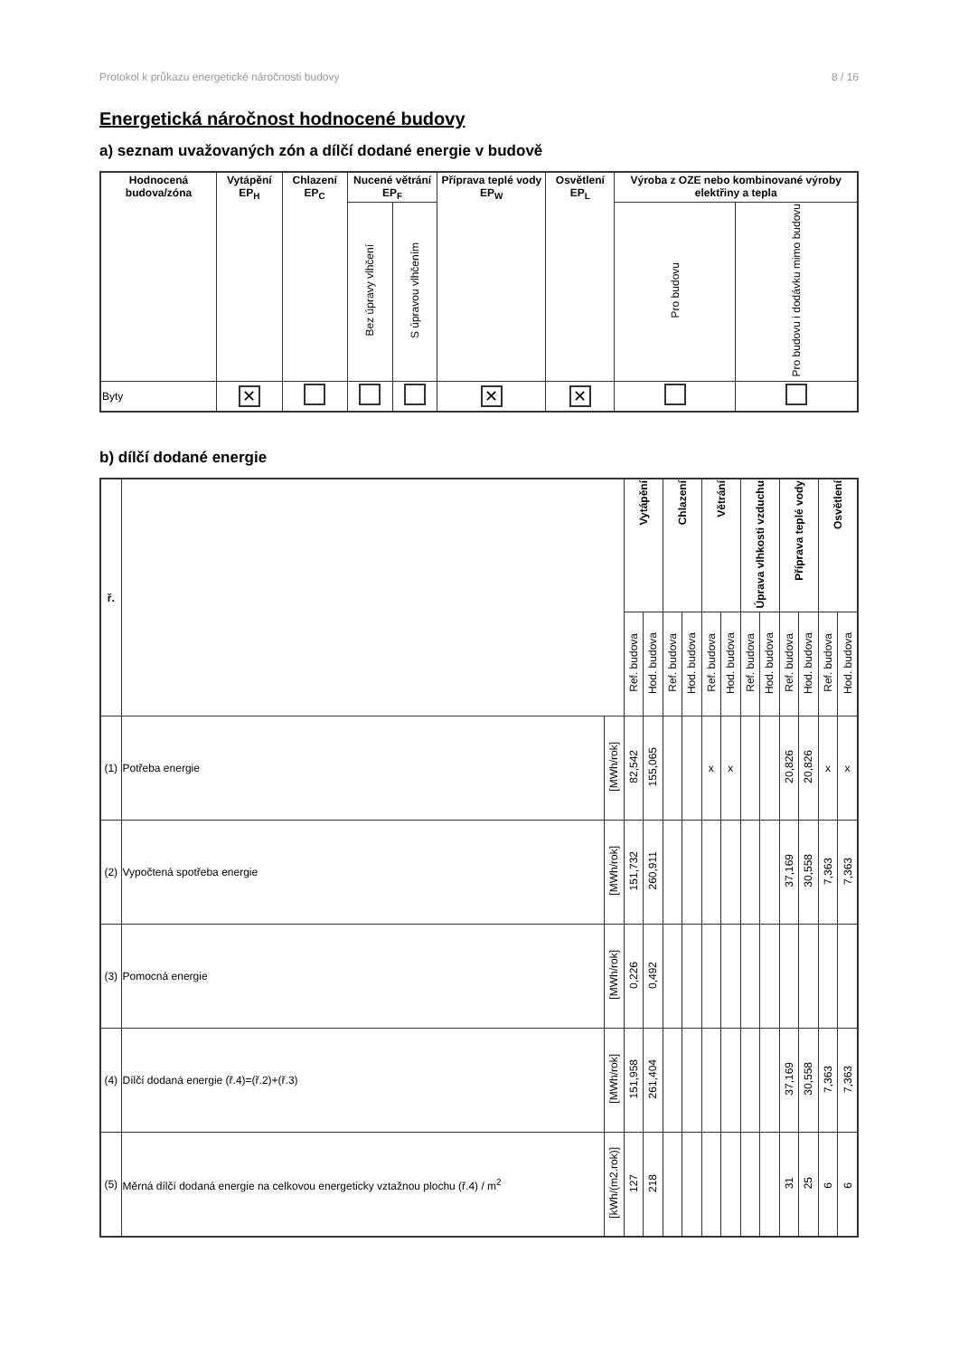Protokol k průkazu energetické náročnosti budovy 8 / 16
Energetická náročnost hodnocené budovy
a) seznam uvažovaných zón a dílčí dodané energie v budově
| Hodnocená budova/zóna | Vytápění EP<sub>H</sub> | Chlazení EP<sub>C</sub> | Nucené větrání EP<sub>F</sub> | | Příprava teplé vody EP<sub>W</sub> | Osvětlení EP<sub>L</sub> | Výroba z OZE nebo kombinované výroby elektřiny a tepla | |
| --- | --- | --- | --- | --- | --- | --- | --- | --- |
| | | | Bez úpravy vlhčení | S úpravou vlhčením | | | Pro budovu | Pro budovu i dodávku mimo budovu |
| Byty | ✕ | | | | ✕ | ✕ | | |
b) dílčí dodané energie
| ř. | | | Vytápění | | Chlazení | | Větrání | | Úprava vlhkosti vzduchu | | Příprava teplé vody | | Osvětlení | |
| --- | --- | --- | --- | --- | --- | --- | --- | --- | --- | --- | --- | --- | --- | --- |
| | | | Ref. budova | Hod. budova | Ref. budova | Hod. budova | Ref. budova | Hod. budova | Ref. budova | Hod. budova | Ref. budova | Hod. budova | Ref. budova | Hod. budova |
| (1) | Potřeba energie | [MWh/rok] | 82,542 | 155,065 | | | x | x | | | 20,826 | 20,826 | x | x |
| (2) | Vypočtená spotřeba energie | [MWh/rok] | 151,732 | 260,911 | | | | | | | 37,169 | 30,558 | 7,363 | 7,363 |
| (3) | Pomocná energie | [MWh/rok] | 0,226 | 0,492 | | | | | | | | | | |
| (4) | Dílčí dodaná energie (ř.4)=(ř.2)+(ř.3) | [MWh/rok] | 151,958 | 261,404 | | | | | | | 37,169 | 30,558 | 7,363 | 7,363 |
| (5) | Měrná dílčí dodaná energie na celkovou energeticky vztažnou plochu (ř.4) / m<sup>2</sup> | [kWh/(m2.rok)] | 127 | 218 | | | | | | | 31 | 25 | 6 | 6 |